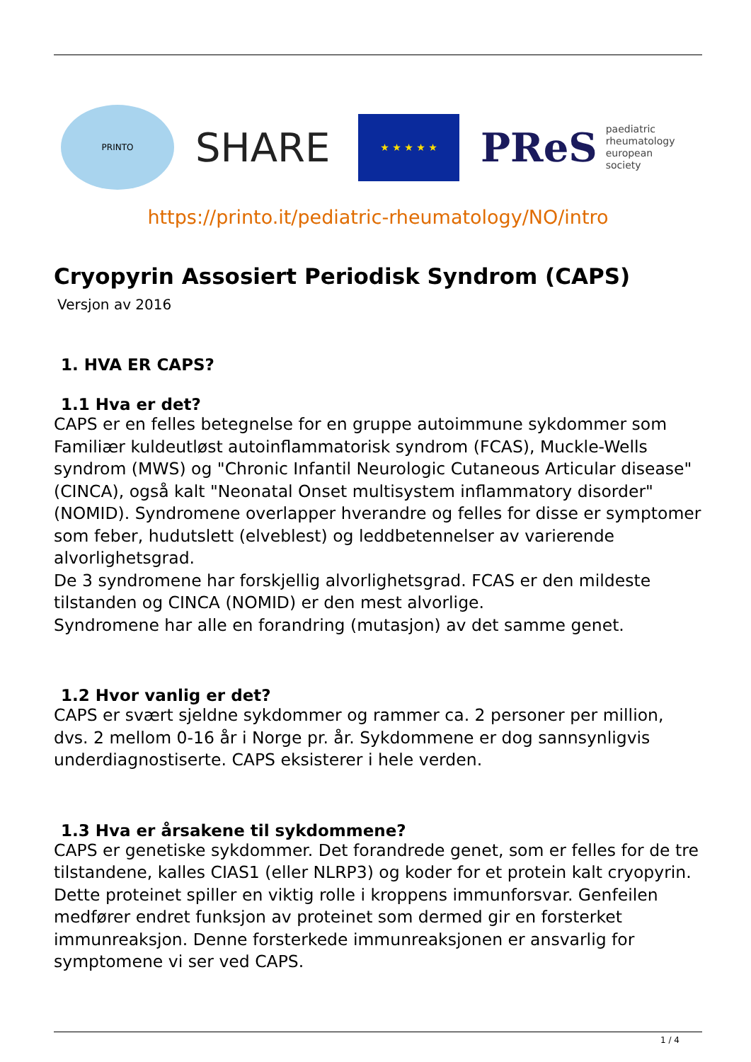PRINTO
SHARE
★ ★ ★ ★ ★
PReS paediatric
rheumatology
european
society
https://printo.it/pediatric-rheumatology/NO/intro
Cryopyrin Assosiert Periodisk Syndrom (CAPS)
Versjon av 2016
1. HVA ER CAPS?
1.1 Hva er det?
CAPS er en felles betegnelse for en gruppe autoimmune sykdommer som Familiær kuldeutløst autoinflammatorisk syndrom (FCAS), Muckle-Wells syndrom (MWS) og "Chronic Infantil Neurologic Cutaneous Articular disease" (CINCA), også kalt "Neonatal Onset multisystem inflammatory disorder" (NOMID). Syndromene overlapper hverandre og felles for disse er symptomer som feber, hudutslett (elveblest) og leddbetennelser av varierende alvorlighetsgrad.
De 3 syndromene har forskjellig alvorlighetsgrad. FCAS er den mildeste tilstanden og CINCA (NOMID) er den mest alvorlige.
Syndromene har alle en forandring (mutasjon) av det samme genet.
1.2 Hvor vanlig er det?
CAPS er svært sjeldne sykdommer og rammer ca. 2 personer per million, dvs. 2 mellom 0-16 år i Norge pr. år. Sykdommene er dog sannsynligvis underdiagnostiserte. CAPS eksisterer i hele verden.
1.3 Hva er årsakene til sykdommene?
CAPS er genetiske sykdommer. Det forandrede genet, som er felles for de tre tilstandene, kalles CIAS1 (eller NLRP3) og koder for et protein kalt cryopyrin. Dette proteinet spiller en viktig rolle i kroppens immunforsvar. Genfeilen medfører endret funksjon av proteinet som dermed gir en forsterket immunreaksjon. Denne forsterkede immunreaksjonen er ansvarlig for symptomene vi ser ved CAPS.
1 / 4